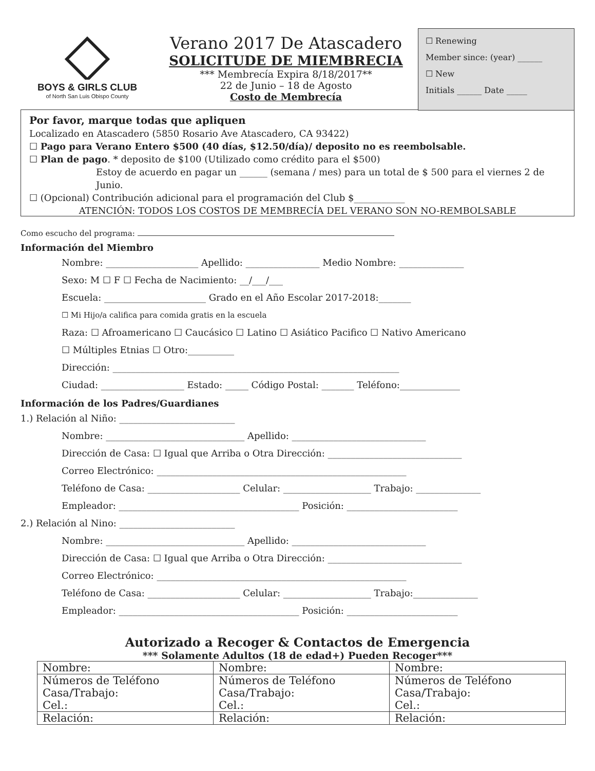BOYS & GIRLS CLUB
of North San Luis Obispo County
Verano 2017 De Atascadero
SOLICITUDE DE MIEMBRECIA
*** Membrecía Expira 8/18/2017**
22 de Junio – 18 de Agosto
Costo de Membrecía
☐ Renewing
Member since: (year) ______
☐ New
Initials ______ Date _____
Por favor, marque todas que apliquen
Localizado en Atascadero (5850 Rosario Ave Atascadero, CA 93422)
☐ Pago para Verano Entero $500 (40 días, $12.50/día)/ deposito no es reembolsable.
☐ Plan de pago. * deposito de $100 (Utilizado como crédito para el $500)
Estoy de acuerdo en pagar un ______ (semana / mes) para un total de $ 500 para el viernes 2 de Junio.
☐ (Opcional) Contribución adicional para el programación del Club $___________
ATENCIÓN: TODOS LOS COSTOS DE MEMBRECÍA DEL VERANO SON NO-REMBOLSABLE
Como escucho del programa:
Información del Miembro
Nombre: ____________________ Apellido: ________________ Medio Nombre: ______________
Sexo: M ☐ F ☐ Fecha de Nacimiento: __/___/___
Escuela: ______________________ Grado en el Año Escolar 2017-2018:_______
☐ Mi Hijo/a califica para comida gratis en la escuela
Raza: ☐ Afroamericano ☐ Caucásico ☐ Latino ☐ Asiático Pacifico ☐ Nativo Americano
☐ Múltiples Etnias ☐ Otro:__________
Dirección: ______________________________________________________________
Ciudad: __________________ Estado: _____ Código Postal: _______ Teléfono:_____________
Información de los Padres/Guardianes
1.) Relación al Niño: _________________________
Nombre: ______________________________ Apellido: _____________________________
Dirección de Casa: ☐ Igual que Arriba o Otra Dirección: _____________________________
Correo Electrónico: ______________________________________________________
Teléfono de Casa: ____________________ Celular: ___________________ Trabajo: ______________
Empleador: _______________________________________ Posición: ________________________
2.) Relación al Nino: _________________________
Nombre: ______________________________ Apellido: _____________________________
Dirección de Casa: ☐ Igual que Arriba o Otra Dirección: _____________________________
Correo Electrónico: ______________________________________________________
Teléfono de Casa: ____________________ Celular: ___________________ Trabajo:______________
Empleador: _______________________________________ Posición: ________________________
Autorizado a Recoger & Contactos de Emergencia
*** Solamente Adultos (18 de edad+) Pueden Recoger***
| Nombre: | Nombre: | Nombre: |
| Números de Teléfono Casa/Trabajo: Cel.: | Números de Teléfono Casa/Trabajo: Cel.: | Números de Teléfono Casa/Trabajo: Cel.: |
| Relación: | Relación: | Relación: |